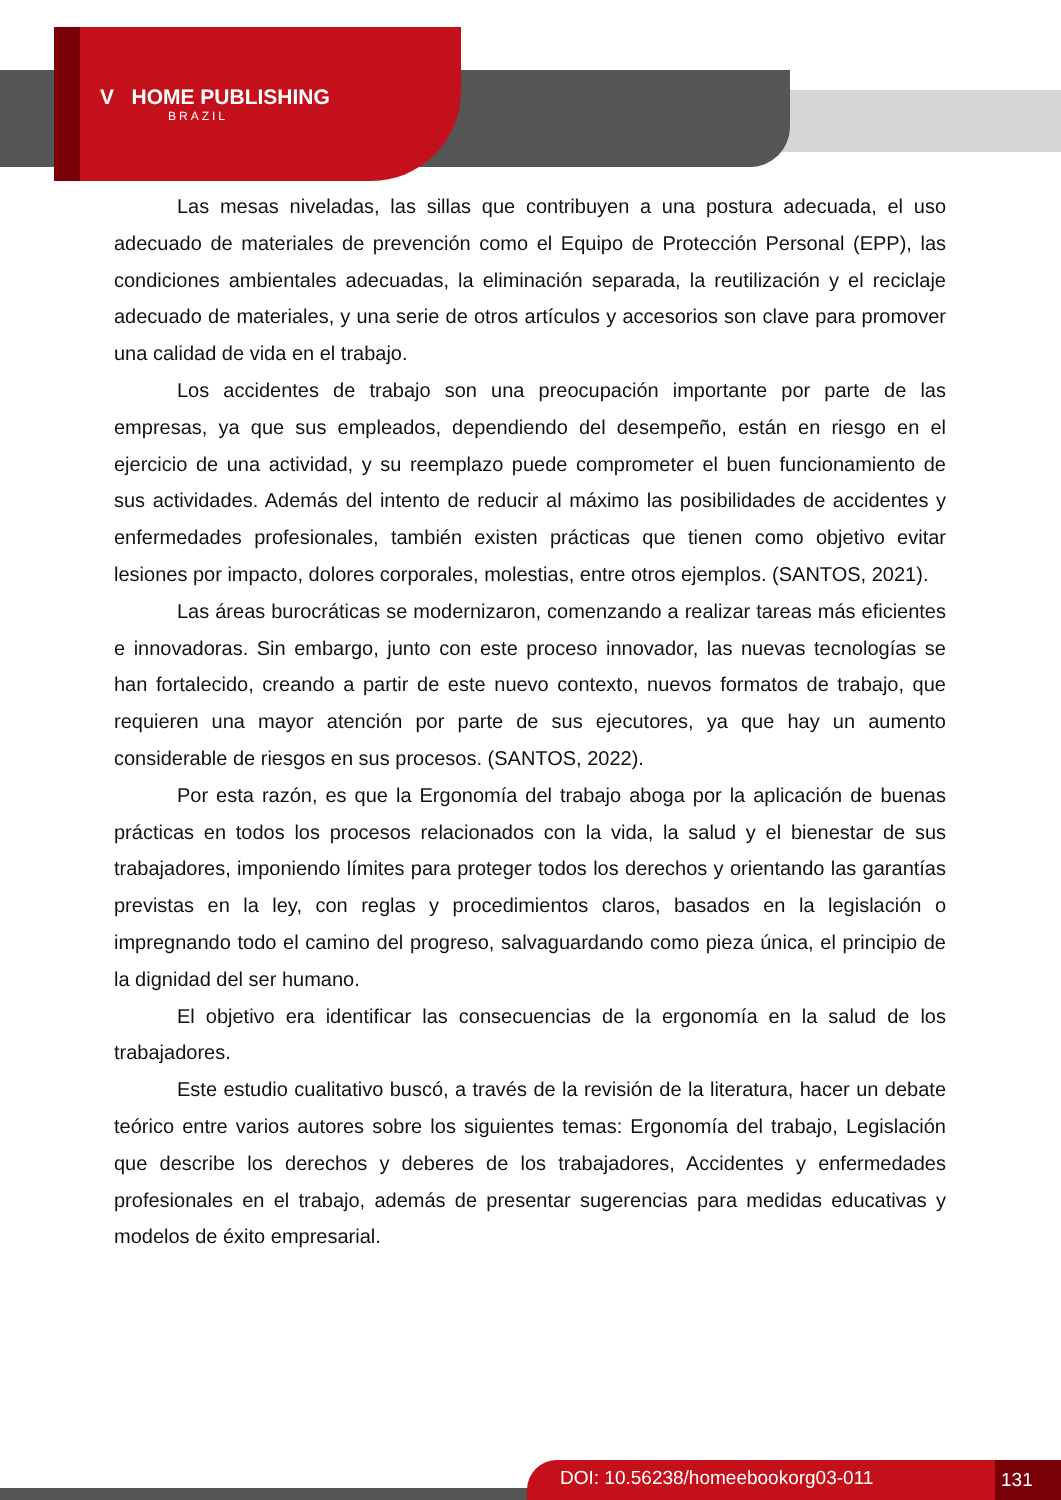V HOME PUBLISHING
BRAZIL
Las mesas niveladas, las sillas que contribuyen a una postura adecuada, el uso adecuado de materiales de prevención como el Equipo de Protección Personal (EPP), las condiciones ambientales adecuadas, la eliminación separada, la reutilización y el reciclaje adecuado de materiales, y una serie de otros artículos y accesorios son clave para promover una calidad de vida en el trabajo.
Los accidentes de trabajo son una preocupación importante por parte de las empresas, ya que sus empleados, dependiendo del desempeño, están en riesgo en el ejercicio de una actividad, y su reemplazo puede comprometer el buen funcionamiento de sus actividades. Además del intento de reducir al máximo las posibilidades de accidentes y enfermedades profesionales, también existen prácticas que tienen como objetivo evitar lesiones por impacto, dolores corporales, molestias, entre otros ejemplos. (SANTOS, 2021).
Las áreas burocráticas se modernizaron, comenzando a realizar tareas más eficientes e innovadoras. Sin embargo, junto con este proceso innovador, las nuevas tecnologías se han fortalecido, creando a partir de este nuevo contexto, nuevos formatos de trabajo, que requieren una mayor atención por parte de sus ejecutores, ya que hay un aumento considerable de riesgos en sus procesos. (SANTOS, 2022).
Por esta razón, es que la Ergonomía del trabajo aboga por la aplicación de buenas prácticas en todos los procesos relacionados con la vida, la salud y el bienestar de sus trabajadores, imponiendo límites para proteger todos los derechos y orientando las garantías previstas en la ley, con reglas y procedimientos claros, basados en la legislación o impregnando todo el camino del progreso, salvaguardando como pieza única, el principio de la dignidad del ser humano.
El objetivo era identificar las consecuencias de la ergonomía en la salud de los trabajadores.
Este estudio cualitativo buscó, a través de la revisión de la literatura, hacer un debate teórico entre varios autores sobre los siguientes temas: Ergonomía del trabajo, Legislación que describe los derechos y deberes de los trabajadores, Accidentes y enfermedades profesionales en el trabajo, además de presentar sugerencias para medidas educativas y modelos de éxito empresarial.
DOI: 10.56238/homeebookorg03-011 131